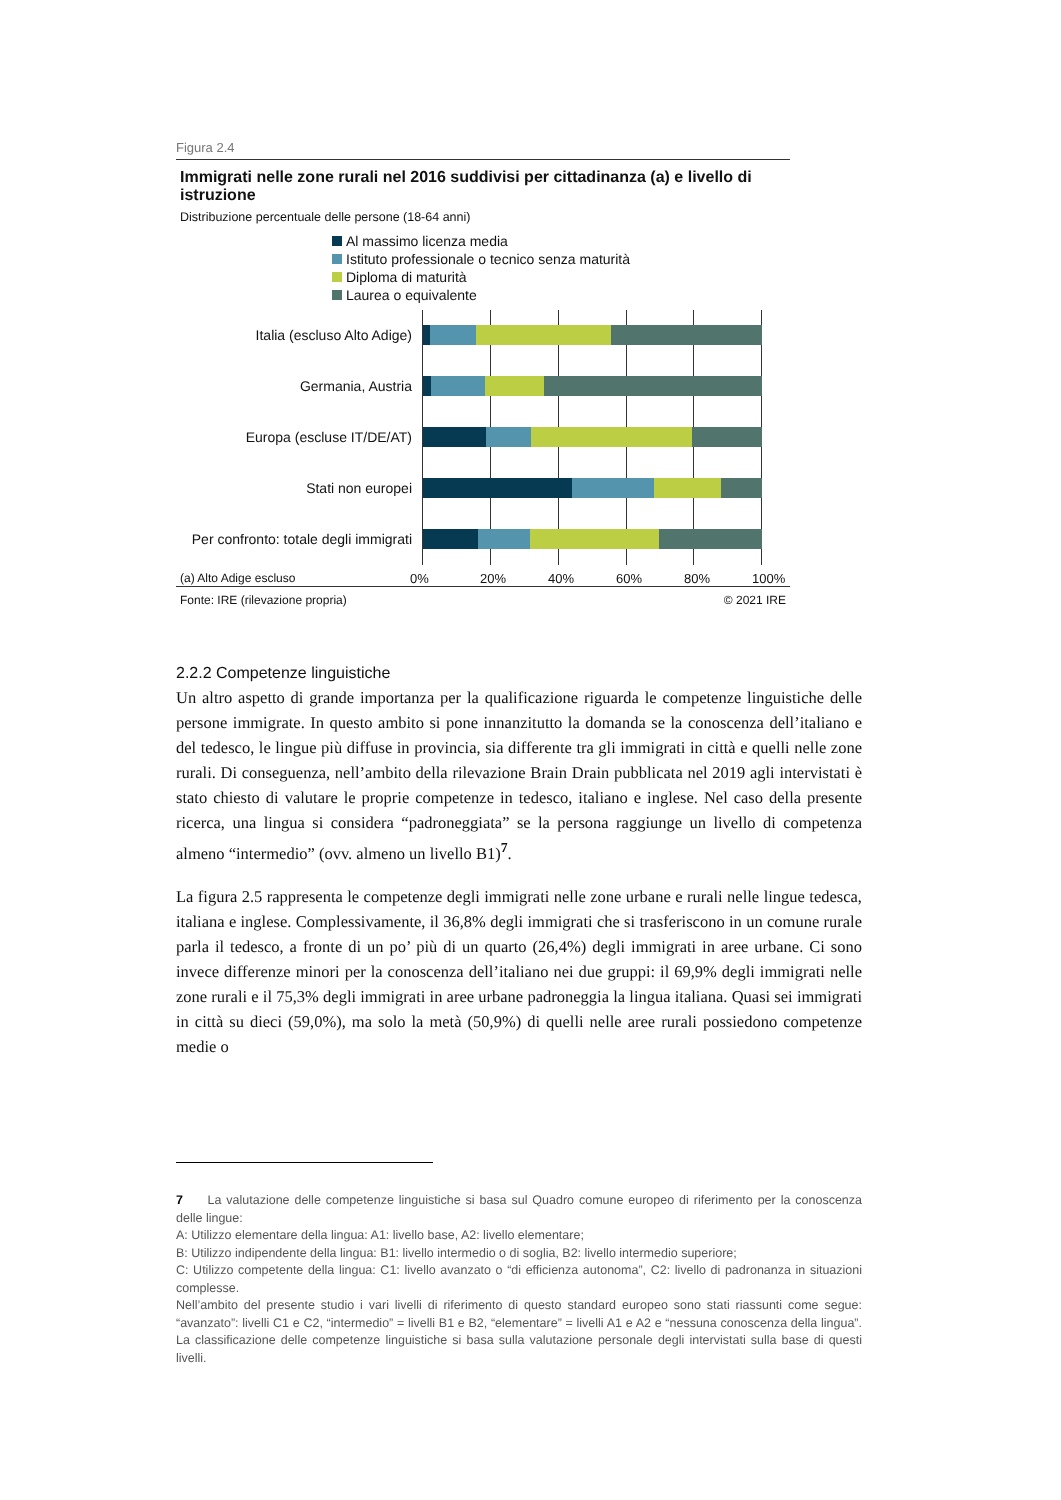Figura 2.4
Immigrati nelle zone rurali nel 2016 suddivisi per cittadinanza (a) e livello di istruzione
Distribuzione percentuale delle persone (18-64 anni)
Al massimo licenza media
Istituto professionale o tecnico senza maturità
Diploma di maturità
Laurea o equivalente
Italia (escluso Alto Adige)
Germania, Austria
Europa (escluse IT/DE/AT)
Stati non europei
Per confronto: totale degli immigrati
(a) Alto Adige escluso 0% 20% 40% 60% 80% 100%
Fonte: IRE (rilevazione propria) © 2021 IRE
2.2.2 Competenze linguistiche
Un altro aspetto di grande importanza per la qualificazione riguarda le competenze linguistiche delle persone immigrate. In questo ambito si pone innanzitutto la domanda se la conoscenza dell’italiano e del tedesco, le lingue più diffuse in provincia, sia differente tra gli immigrati in città e quelli nelle zone rurali. Di conseguenza, nell’ambito della rilevazione Brain Drain pubblicata nel 2019 agli intervistati è stato chiesto di valutare le proprie competenze in tedesco, italiano e inglese. Nel caso della presente ricerca, una lingua si considera “padroneggiata” se la persona raggiunge un livello di competenza almeno “intermedio” (ovv. almeno un livello B1)<sup>7</sup>.
La figura 2.5 rappresenta le competenze degli immigrati nelle zone urbane e rurali nelle lingue tedesca, italiana e inglese. Complessivamente, il 36,8% degli immigrati che si trasferiscono in un comune rurale parla il tedesco, a fronte di un po’ più di un quarto (26,4%) degli immigrati in aree urbane. Ci sono invece differenze minori per la conoscenza dell’italiano nei due gruppi: il 69,9% degli immigrati nelle zone rurali e il 75,3% degli immigrati in aree urbane padroneggia la lingua italiana. Quasi sei immigrati in città su dieci (59,0%), ma solo la metà (50,9%) di quelli nelle aree rurali possiedono competenze medie o
7 La valutazione delle competenze linguistiche si basa sul Quadro comune europeo di riferimento per la conoscenza delle lingue:
A: Utilizzo elementare della lingua: A1: livello base, A2: livello elementare;
B: Utilizzo indipendente della lingua: B1: livello intermedio o di soglia, B2: livello intermedio superiore;
C: Utilizzo competente della lingua: C1: livello avanzato o “di efficienza autonoma”, C2: livello di padronanza in situazioni complesse.
Nell’ambito del presente studio i vari livelli di riferimento di questo standard europeo sono stati riassunti come segue: “avanzato”: livelli C1 e C2, “intermedio” = livelli B1 e B2, “elementare” = livelli A1 e A2 e “nessuna conoscenza della lingua”. La classificazione delle competenze linguistiche si basa sulla valutazione personale degli intervistati sulla base di questi livelli.